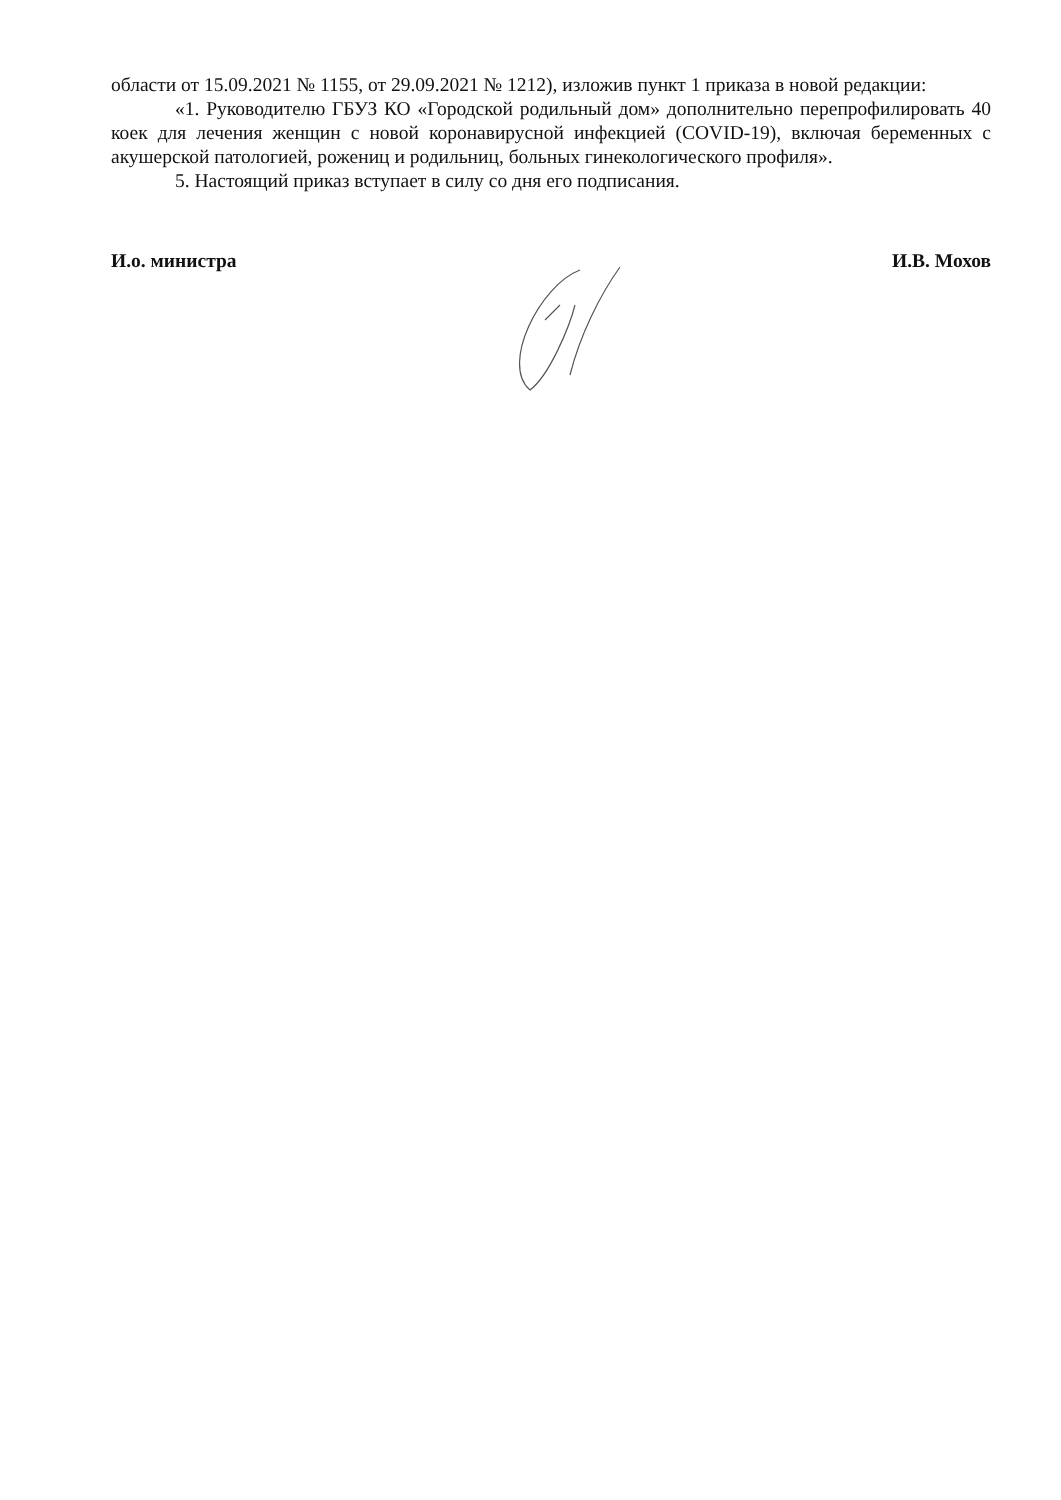области от 15.09.2021 № 1155, от 29.09.2021 № 1212), изложив пункт 1 приказа в новой редакции:
«1. Руководителю ГБУЗ КО «Городской родильный дом» дополнительно перепрофилировать 40 коек для лечения женщин с новой коронавирусной инфекцией (COVID-19), включая беременных с акушерской патологией, рожениц и родильниц, больных гинекологического профиля».
5. Настоящий приказ вступает в силу со дня его подписания.
И.о. министра И.В. Мохов